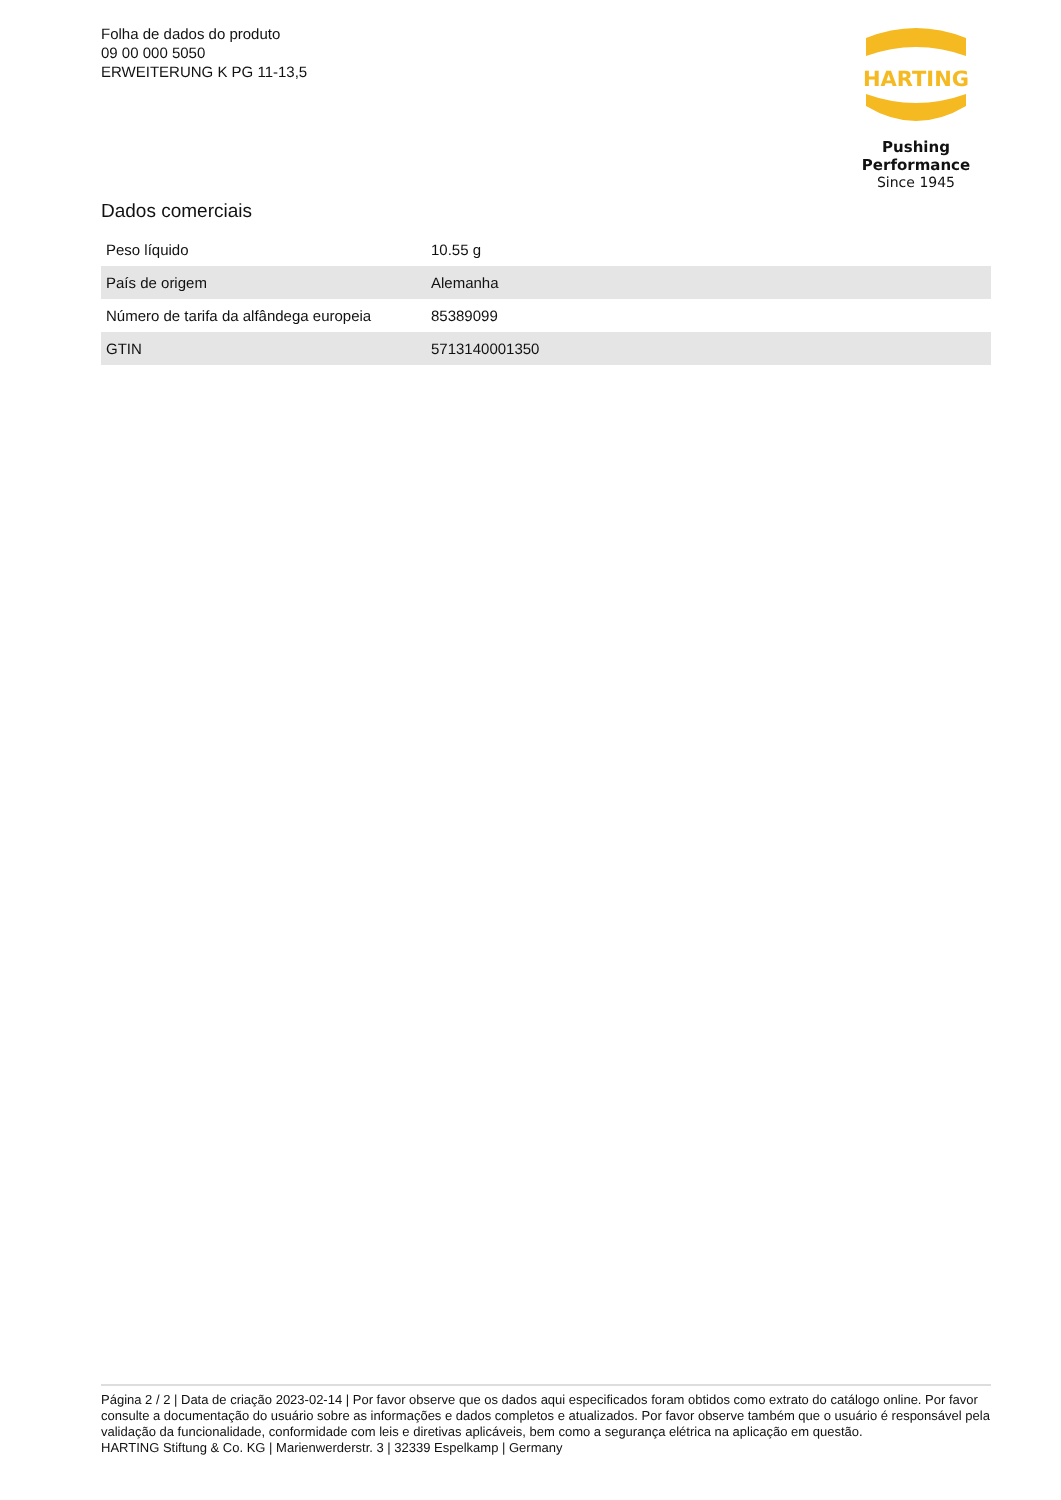Folha de dados do produto
09 00 000 5050
ERWEITERUNG K PG 11-13,5
HARTING
Pushing Performance
Since 1945
Dados comerciais
| Peso líquido | 10.55 g |
| País de origem | Alemanha |
| Número de tarifa da alfândega europeia | 85389099 |
| GTIN | 5713140001350 |
Página 2 / 2 | Data de criação 2023-02-14 | Por favor observe que os dados aqui especificados foram obtidos como extrato do catálogo online. Por favor consulte a documentação do usuário sobre as informações e dados completos e atualizados. Por favor observe também que o usuário é responsável pela validação da funcionalidade, conformidade com leis e diretivas aplicáveis, bem como a segurança elétrica na aplicação em questão.
HARTING Stiftung & Co. KG | Marienwerderstr. 3 | 32339 Espelkamp | Germany